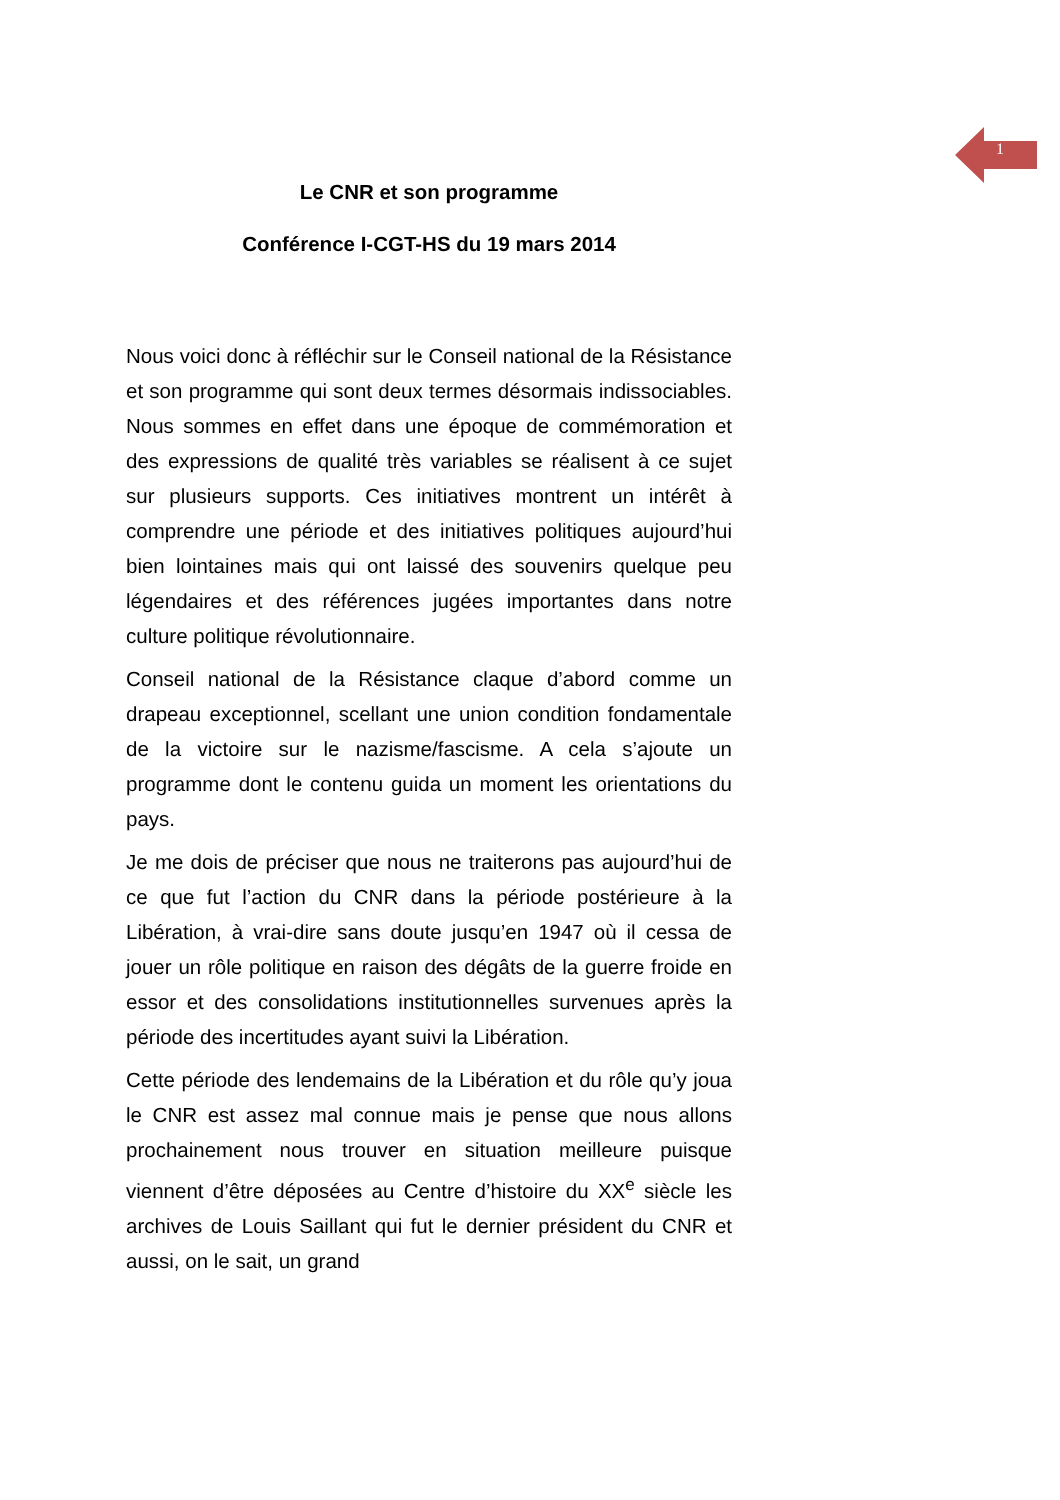1
Le CNR et son programme
Conférence I-CGT-HS du 19 mars 2014
Nous voici donc à réfléchir sur le Conseil national de la Résistance et son programme qui sont deux termes désormais indissociables. Nous sommes en effet dans une époque de commémoration et des expressions de qualité très variables se réalisent à ce sujet sur plusieurs supports. Ces initiatives montrent un intérêt à comprendre une période et des initiatives politiques aujourd’hui bien lointaines mais qui ont laissé des souvenirs quelque peu légendaires et des références jugées importantes dans notre culture politique révolutionnaire.
Conseil national de la Résistance claque d’abord comme un drapeau exceptionnel, scellant une union condition fondamentale de la victoire sur le nazisme/fascisme. A cela s’ajoute un programme dont le contenu guida un moment les orientations du pays.
Je me dois de préciser que nous ne traiterons pas aujourd’hui de ce que fut l’action du CNR dans la période postérieure à la Libération, à vrai-dire sans doute jusqu’en 1947 où il cessa de jouer un rôle politique en raison des dégâts de la guerre froide en essor et des consolidations institutionnelles survenues après la période des incertitudes ayant suivi la Libération.
Cette période des lendemains de la Libération et du rôle qu’y joua le CNR est assez mal connue mais je pense que nous allons prochainement nous trouver en situation meilleure puisque viennent d’être déposées au Centre d’histoire du XX<sup>e</sup> siècle les archives de Louis Saillant qui fut le dernier président du CNR et aussi, on le sait, un grand